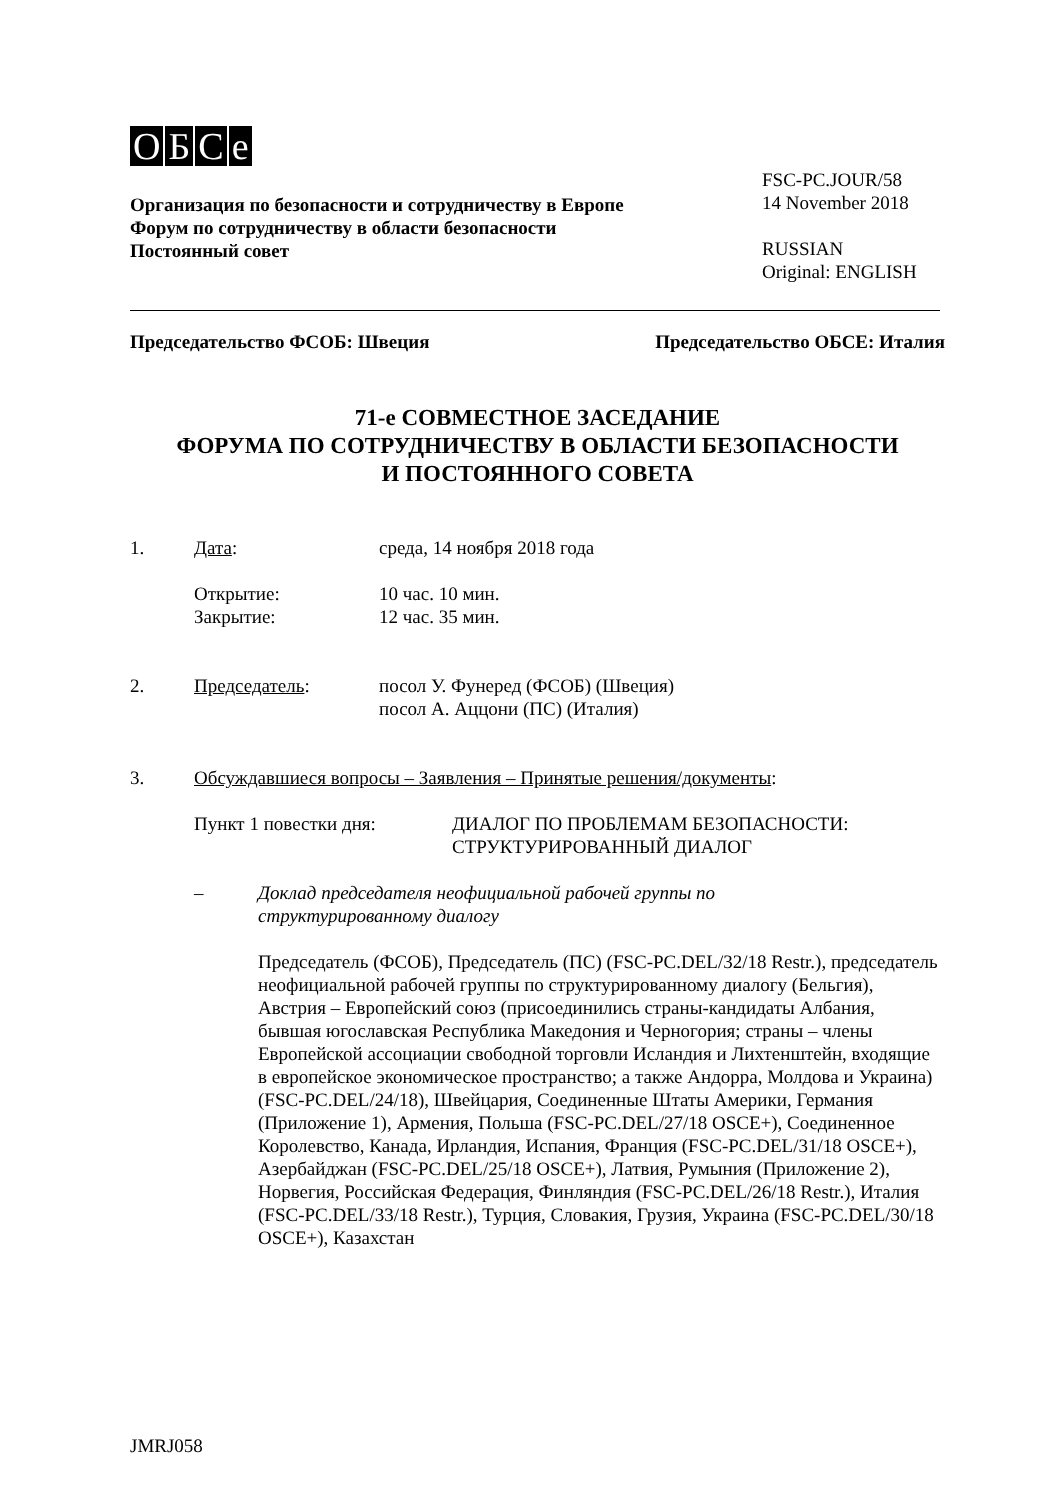OБCe
Организация по безопасности и сотрудничеству в Европе
Форум по сотрудничеству в области безопасности
Постоянный совет
FSC-PC.JOUR/58
14 November 2018
RUSSIAN
Original: ENGLISH
Председательство ФСОБ: Швеция Председательство ОБСЕ: Италия
71-е СОВМЕСТНОЕ ЗАСЕДАНИЕ
ФОРУМА ПО СОТРУДНИЧЕСТВУ В ОБЛАСТИ БЕЗОПАСНОСТИ
И ПОСТОЯННОГО СОВЕТА
1. Дата: среда, 14 ноября 2018 года
Открытие: 10 час. 10 мин.
Закрытие: 12 час. 35 мин.
2. Председатель: посол У. Фунеред (ФСОБ) (Швеция)
посол А. Аццони (ПС) (Италия)
3. Обсуждавшиеся вопросы – Заявления – Принятые решения/документы:
Пункт 1 повестки дня: ДИАЛОГ ПО ПРОБЛЕМАМ БЕЗОПАСНОСТИ:
СТРУКТУРИРОВАННЫЙ ДИАЛОГ
– Доклад председателя неофициальной рабочей группы по
структурированному диалогу
Председатель (ФСОБ), Председатель (ПС) (FSC-PC.DEL/32/18 Restr.), председатель неофициальной рабочей группы по структурированному диалогу (Бельгия), Австрия – Европейский союз (присоединились страны-кандидаты Албания, бывшая югославская Республика Македония и Черногория; страны – члены Европейской ассоциации свободной торговли Исландия и Лихтенштейн, входящие в европейское экономическое пространство; а также Андорра, Молдова и Украина) (FSC-PC.DEL/24/18), Швейцария, Соединенные Штаты Америки, Германия (Приложение 1), Армения, Польша (FSC-PC.DEL/27/18 OSCE+), Соединенное Королевство, Канада, Ирландия, Испания, Франция (FSC-PC.DEL/31/18 OSCE+), Азербайджан (FSC-PC.DEL/25/18 OSCE+), Латвия, Румыния (Приложение 2), Норвегия, Российская Федерация, Финляндия (FSC-PC.DEL/26/18 Restr.), Италия (FSC-PC.DEL/33/18 Restr.), Турция, Словакия, Грузия, Украина (FSC-PC.DEL/30/18 OSCE+), Казахстан
JMRJ058